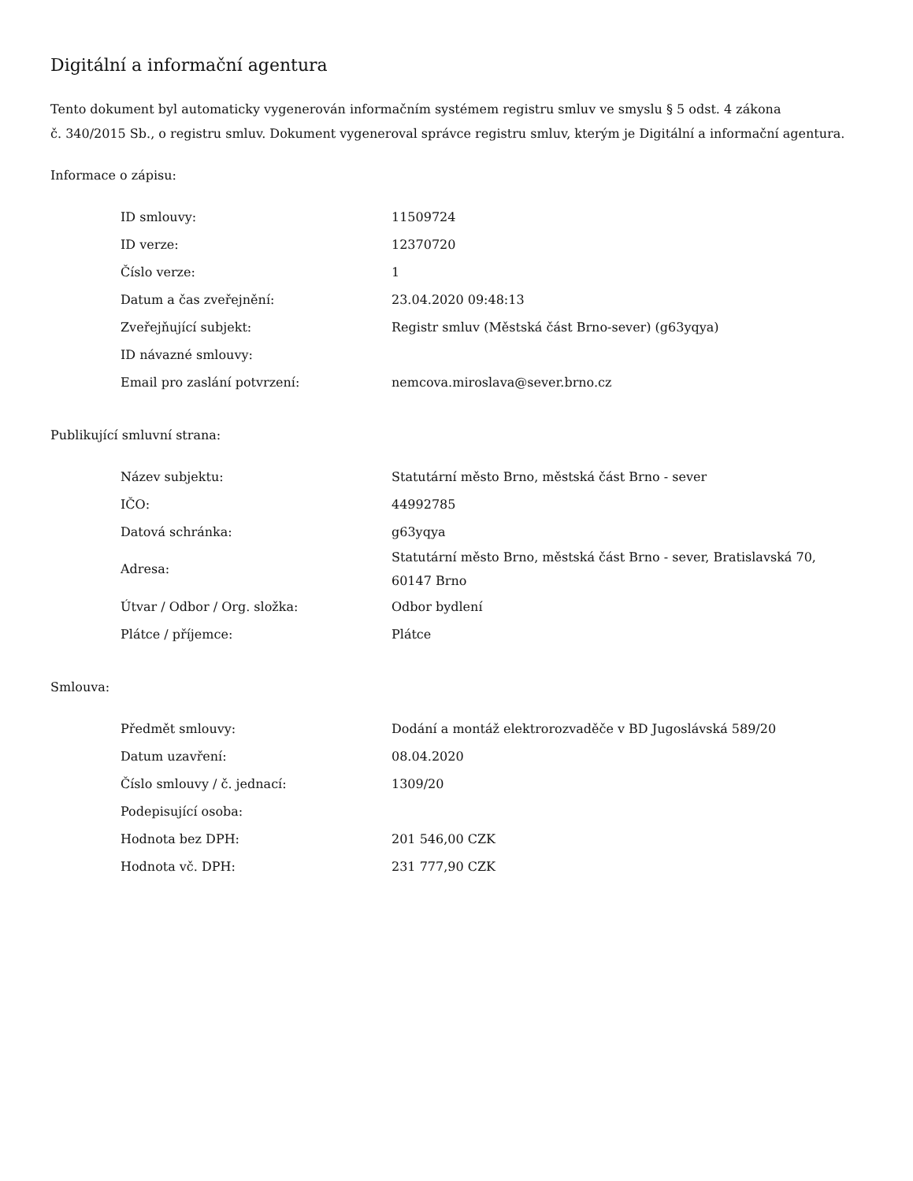Digitální a informační agentura
Tento dokument byl automaticky vygenerován informačním systémem registru smluv ve smyslu § 5 odst. 4 zákona
č. 340/2015 Sb., o registru smluv. Dokument vygeneroval správce registru smluv, kterým je Digitální a informační agentura.
Informace o zápisu:
| ID smlouvy: | 11509724 |
| ID verze: | 12370720 |
| Číslo verze: | 1 |
| Datum a čas zveřejnění: | 23.04.2020 09:48:13 |
| Zveřejňující subjekt: | Registr smluv (Městská část Brno-sever) (g63yqya) |
| ID návazné smlouvy: | |
| Email pro zaslání potvrzení: | nemcova.miroslava@sever.brno.cz |
Publikující smluvní strana:
| Název subjektu: | Statutární město Brno, městská část Brno - sever |
| IČO: | 44992785 |
| Datová schránka: | g63yqya |
| Adresa: | Statutární město Brno, městská část Brno - sever, Bratislavská 70, 60147 Brno |
| Útvar / Odbor / Org. složka: | Odbor bydlení |
| Plátce / příjemce: | Plátce |
Smlouva:
| Předmět smlouvy: | Dodání a montáž elektrorozvaděče v BD Jugoslávská 589/20 |
| Datum uzavření: | 08.04.2020 |
| Číslo smlouvy / č. jednací: | 1309/20 |
| Podepisující osoba: | |
| Hodnota bez DPH: | 201 546,00 CZK |
| Hodnota vč. DPH: | 231 777,90 CZK |